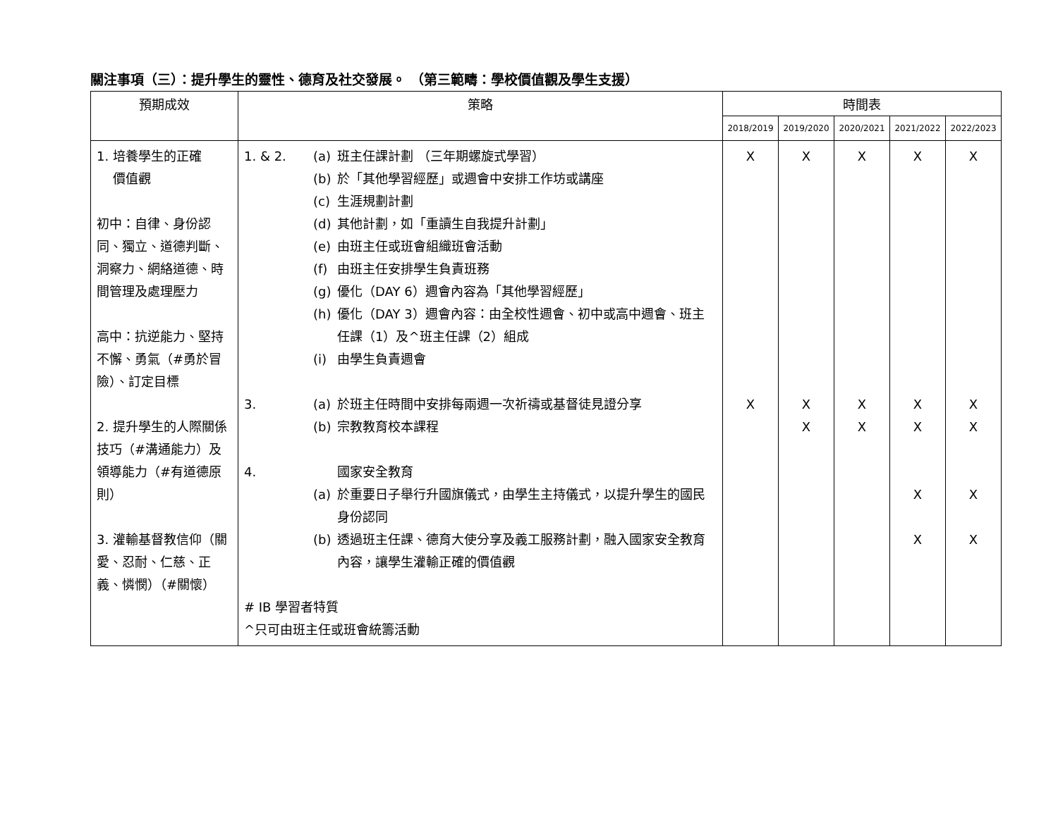關注事項（三）：提升學生的靈性、德育及社交發展。 （第三範疇：學校價值觀及學生支援）
| 預期成效 | 策略 | 時間表 | | | | |
| --- | --- | --- | --- | --- | --- | --- |
| | | 2018/2019 | 2019/2020 | 2020/2021 | 2021/2022 | 2022/2023 |
| 1. 培養學生的正確 價值觀 初中：自律、身份認同、獨立、道德判斷、洞察力、網絡道德、時間管理及處理壓力 高中：抗逆能力、堅持不懈、勇氣（#勇於冒險）、訂定目標 2. 提升學生的人際關係技巧（#溝通能力）及領導能力（#有道德原則） 3. 灌輸基督教信仰（關愛、忍耐、仁慈、正義、憐憫）（#關懷） | 1. & 2. (a) 班主任課計劃 （三年期螺旋式學習） (b) 於「其他學習經歷」或週會中安排工作坊或講座 (c) 生涯規劃計劃 (d) 其他計劃，如「重讀生自我提升計劃」 (e) 由班主任或班會組織班會活動 (f) 由班主任安排學生負責班務 (g) 優化（DAY 6）週會內容為「其他學習經歷」 (h) 優化（DAY 3）週會內容：由全校性週會、初中或高中週會、班主任課（1）及^班主任課（2）組成 (i) 由學生負責週會 3. (a) 於班主任時間中安排每兩週一次祈禱或基督徒見證分享 (b) 宗教教育校本課程 4. 國家安全教育 (a) 於重要日子舉行升國旗儀式，由學生主持儀式，以提升學生的國民身份認同 (b) 透過班主任課、德育大使分享及義工服務計劃，融入國家安全教育內容，讓學生灌輸正確的價值觀 # IB 學習者特質 ^只可由班主任或班會統籌活動 | X X | X X X | X X X | X X X X X | X X X X X |